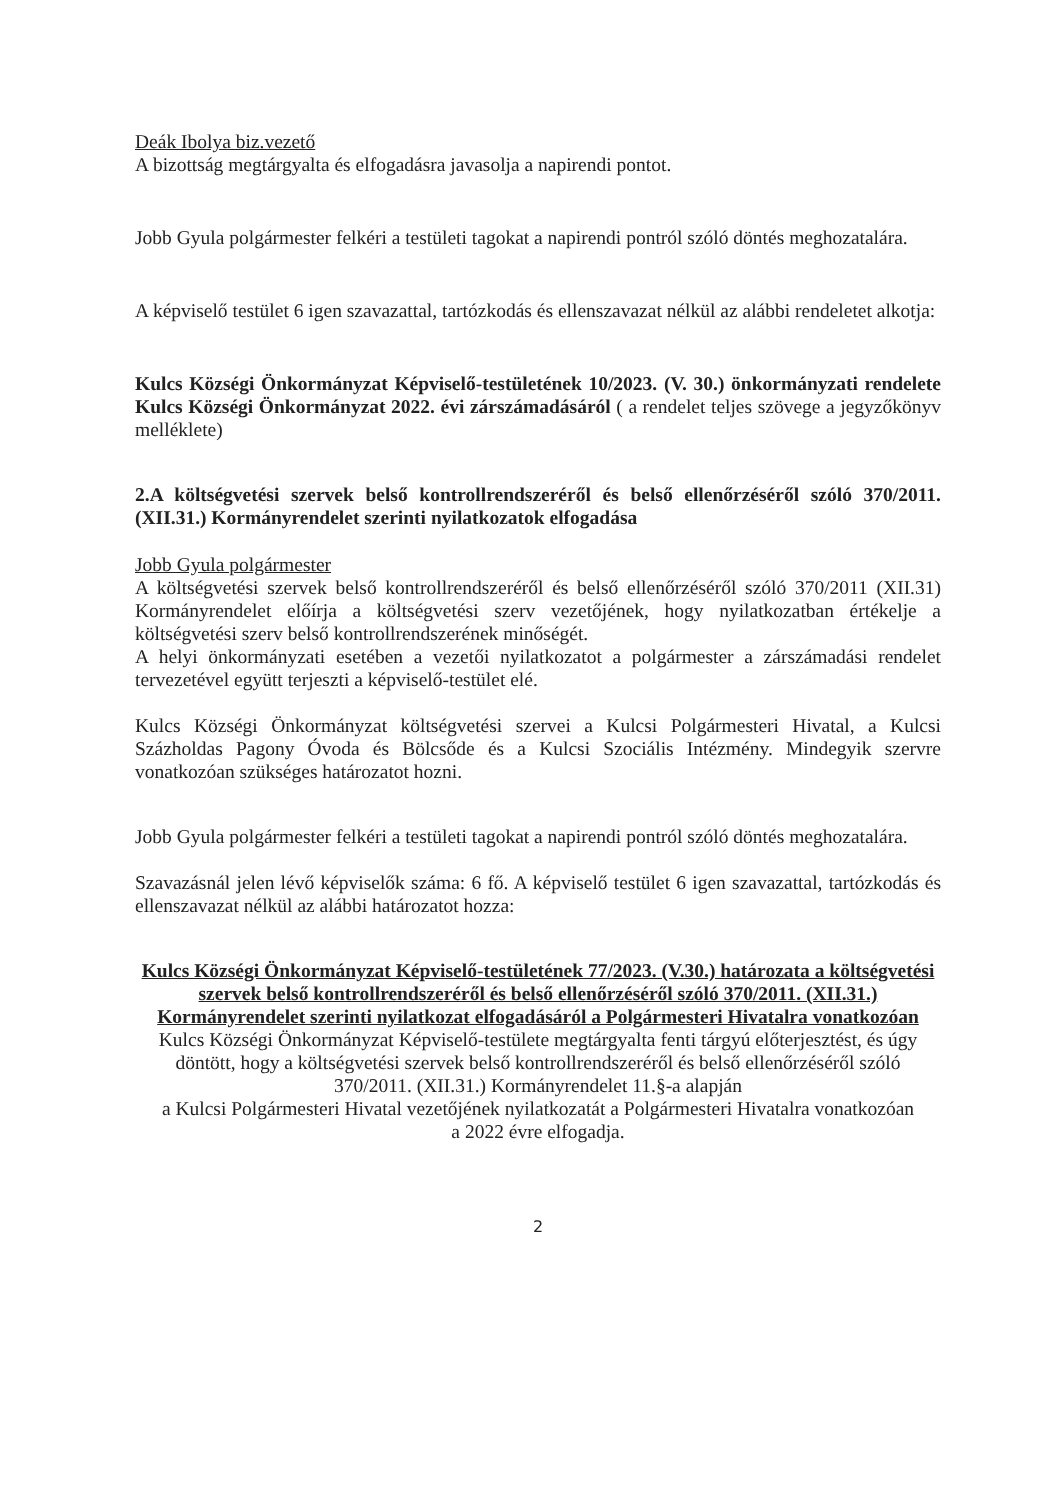Deák Ibolya biz.vezető
A bizottság megtárgyalta és elfogadásra javasolja a napirendi pontot.
Jobb Gyula polgármester felkéri a testületi tagokat a napirendi pontról szóló döntés meghozatalára.
A képviselő testület 6 igen szavazattal, tartózkodás és ellenszavazat nélkül az alábbi rendeletet alkotja:
Kulcs Községi Önkormányzat Képviselő-testületének 10/2023. (V. 30.) önkormányzati rendelete Kulcs Községi Önkormányzat 2022. évi zárszámadásáról ( a rendelet teljes szövege a jegyzőkönyv melléklete)
2.A költségvetési szervek belső kontrollrendszeréről és belső ellenőrzéséről szóló 370/2011. (XII.31.) Kormányrendelet szerinti nyilatkozatok elfogadása
Jobb Gyula polgármester
A költségvetési szervek belső kontrollrendszeréről és belső ellenőrzéséről szóló 370/2011 (XII.31) Kormányrendelet előírja a költségvetési szerv vezetőjének, hogy nyilatkozatban értékelje a költségvetési szerv belső kontrollrendszerének minőségét.
A helyi önkormányzati esetében a vezetői nyilatkozatot a polgármester a zárszámadási rendelet tervezetével együtt terjeszti a képviselő-testület elé.
Kulcs Községi Önkormányzat költségvetési szervei a Kulcsi Polgármesteri Hivatal, a Kulcsi Százholdas Pagony Óvoda és Bölcsőde és a Kulcsi Szociális Intézmény. Mindegyik szervre vonatkozóan szükséges határozatot hozni.
Jobb Gyula polgármester felkéri a testületi tagokat a napirendi pontról szóló döntés meghozatalára.
Szavazásnál jelen lévő képviselők száma: 6 fő. A képviselő testület 6 igen szavazattal, tartózkodás és ellenszavazat nélkül az alábbi határozatot hozza:
Kulcs Községi Önkormányzat Képviselő-testületének 77/2023. (V.30.) határozata a költségvetési szervek belső kontrollrendszeréről és belső ellenőrzéséről szóló 370/2011. (XII.31.) Kormányrendelet szerinti nyilatkozat elfogadásáról a Polgármesteri Hivatalra vonatkozóan
Kulcs Községi Önkormányzat Képviselő-testülete megtárgyalta fenti tárgyú előterjesztést, és úgy döntött, hogy a költségvetési szervek belső kontrollrendszeréről és belső ellenőrzéséről szóló 370/2011. (XII.31.) Kormányrendelet 11.§-a alapján
a Kulcsi Polgármesteri Hivatal vezetőjének nyilatkozatát a Polgármesteri Hivatalra vonatkozóan
a 2022 évre elfogadja.
2